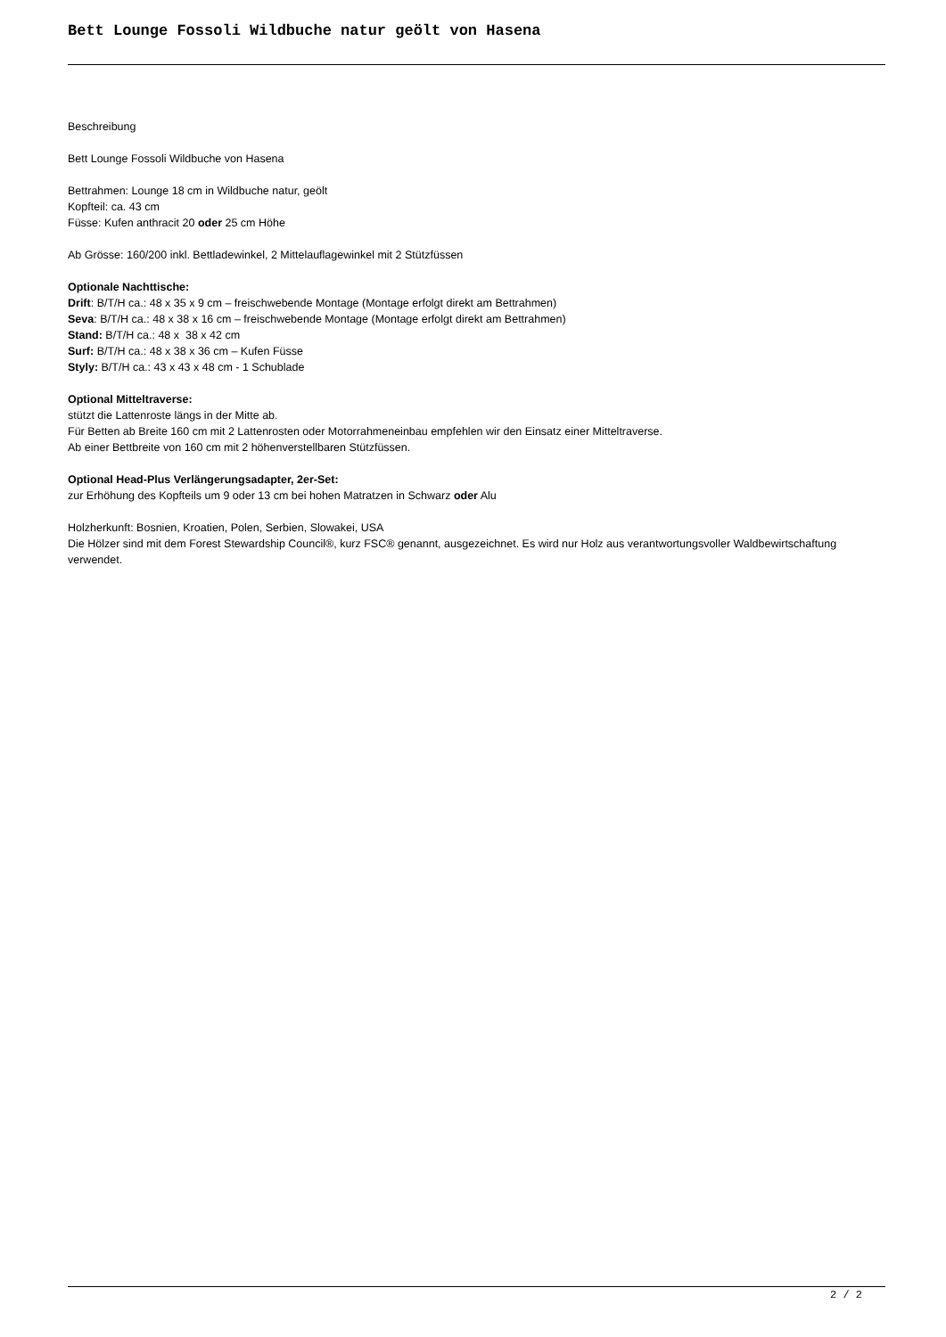Bett Lounge Fossoli Wildbuche natur geölt von Hasena
Beschreibung
Bett Lounge Fossoli Wildbuche von Hasena
Bettrahmen: Lounge 18 cm in Wildbuche natur, geölt
Kopfteil: ca. 43 cm
Füsse: Kufen anthracit 20 oder 25 cm Höhe
Ab Grösse: 160/200 inkl. Bettladewinkel, 2 Mittelauflagewinkel mit 2 Stützfüssen
Optionale Nachttische:
Drift: B/T/H ca.: 48 x 35 x 9 cm – freischwebende Montage (Montage erfolgt direkt am Bettrahmen)
Seva: B/T/H ca.: 48 x 38 x 16 cm – freischwebende Montage (Montage erfolgt direkt am Bettrahmen)
Stand: B/T/H ca.: 48 x 38 x 42 cm
Surf: B/T/H ca.: 48 x 38 x 36 cm – Kufen Füsse
Styly: B/T/H ca.: 43 x 43 x 48 cm - 1 Schublade
Optional Mitteltraverse:
stützt die Lattenroste längs in der Mitte ab.
Für Betten ab Breite 160 cm mit 2 Lattenrosten oder Motorrahmeneinbau empfehlen wir den Einsatz einer Mitteltraverse.
Ab einer Bettbreite von 160 cm mit 2 höhenverstellbaren Stützfüssen.
Optional Head-Plus Verlängerungsadapter, 2er-Set:
zur Erhöhung des Kopfteils um 9 oder 13 cm bei hohen Matratzen in Schwarz oder Alu
Holzherkunft: Bosnien, Kroatien, Polen, Serbien, Slowakei, USA
Die Hölzer sind mit dem Forest Stewardship Council®, kurz FSC® genannt, ausgezeichnet. Es wird nur Holz aus verantwortungsvoller Waldbewirtschaftung verwendet.
2 / 2